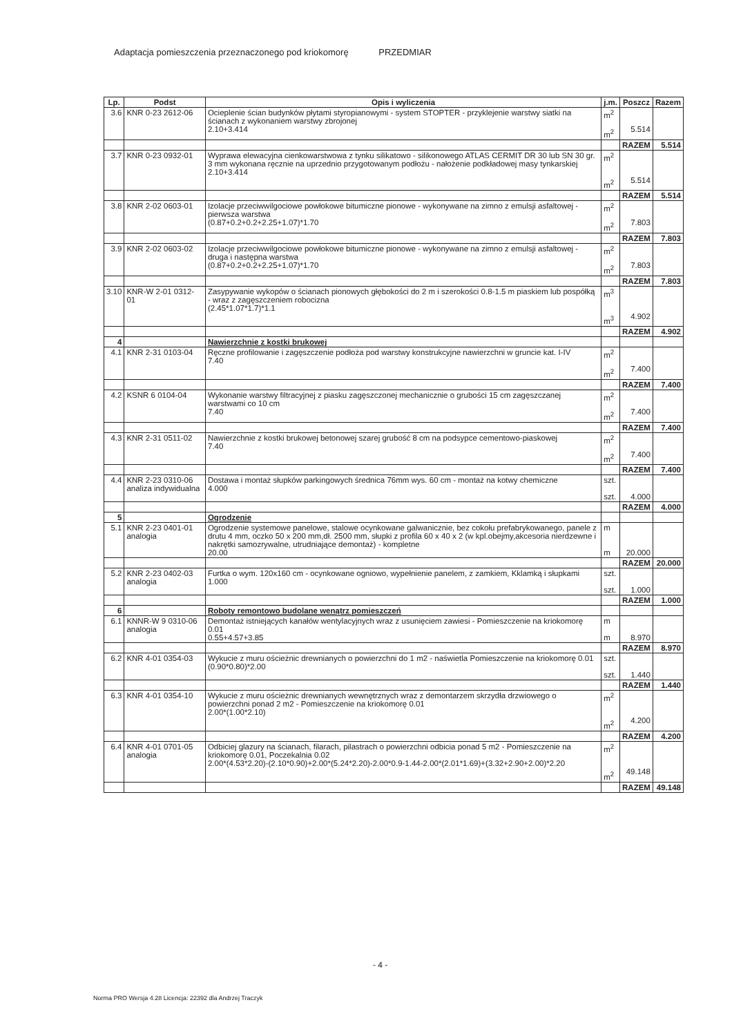Adaptacja pomieszczenia przeznaczonego pod kriokomorę PRZEDMIAR
| Lp. | Podst | Opis i wyliczenia | j.m. | Poszcz | Razem |
| --- | --- | --- | --- | --- | --- |
| 3.6 | KNR 0-23 2612-06 | Ocieplenie ścian budynków płytami styropianowymi - system STOPTER - przyklejenie warstwy siatki na ścianach z wykonaniem warstwy zbrojonej 2.10+3.414 | m<sup>2</sup> m<sup>2</sup> | 5.514 | |
| | | | | RAZEM | 5.514 |
| 3.7 | KNR 0-23 0932-01 | Wyprawa elewacyjna cienkowarstwowa z tynku silikatowo - silikonowego ATLAS CERMIT DR 30 lub SN 30 gr. 3 mm wykonana ręcznie na uprzednio przygotowanym podłożu - nałożenie podkładowej masy tynkarskiej 2.10+3.414 | m<sup>2</sup> m<sup>2</sup> | 5.514 | |
| | | | | RAZEM | 5.514 |
| 3.8 | KNR 2-02 0603-01 | Izolacje przeciwwilgociowe powłokowe bitumiczne pionowe - wykonywane na zimno z emulsji asfaltowej - pierwsza warstwa (0.87+0.2+0.2+2.25+1.07)*1.70 | m<sup>2</sup> m<sup>2</sup> | 7.803 | |
| | | | | RAZEM | 7.803 |
| 3.9 | KNR 2-02 0603-02 | Izolacje przeciwwilgociowe powłokowe bitumiczne pionowe - wykonywane na zimno z emulsji asfaltowej - druga i następna warstwa (0.87+0.2+0.2+2.25+1.07)*1.70 | m<sup>2</sup> m<sup>2</sup> | 7.803 | |
| | | | | RAZEM | 7.803 |
| 3.10 | KNR-W 2-01 0312-01 | Zasypywanie wykopów o ścianach pionowych głębokości do 2 m i szerokości 0.8-1.5 m piaskiem lub pospółką - wraz z zagęszczeniem robocizna (2.45*1.07*1.7)*1.1 | m<sup>3</sup> m<sup>3</sup> | 4.902 | |
| | | | | RAZEM | 4.902 |
| 4 | | Nawierzchnie z kostki brukowej | | | |
| 4.1 | KNR 2-31 0103-04 | Ręczne profilowanie i zagęszczenie podłoża pod warstwy konstrukcyjne nawierzchni w gruncie kat. I-IV 7.40 | m<sup>2</sup> m<sup>2</sup> | 7.400 | |
| | | | | RAZEM | 7.400 |
| 4.2 | KSNR 6 0104-04 | Wykonanie warstwy filtracyjnej z piasku zagęszczonej mechanicznie o grubości 15 cm zagęszczanej warstwami co 10 cm 7.40 | m<sup>2</sup> m<sup>2</sup> | 7.400 | |
| | | | | RAZEM | 7.400 |
| 4.3 | KNR 2-31 0511-02 | Nawierzchnie z kostki brukowej betonowej szarej grubość 8 cm na podsypce cementowo-piaskowej 7.40 | m<sup>2</sup> m<sup>2</sup> | 7.400 | |
| | | | | RAZEM | 7.400 |
| 4.4 | KNR 2-23 0310-06 analiza indywidualna | Dostawa i montaż słupków parkingowych średnica 76mm wys. 60 cm - montaż na kotwy chemiczne 4.000 | szt. szt. | 4.000 | |
| | | | | RAZEM | 4.000 |
| 5 | | Ogrodzenie | | | |
| 5.1 | KNR 2-23 0401-01 analogia | Ogrodzenie systemowe panelowe, stalowe ocynkowane galwanicznie, bez cokołu prefabrykowanego, panele z drutu 4 mm, oczko 50 x 200 mm,dł. 2500 mm, słupki z profila 60 x 40 x 2 (w kpl.obejmy,akcesoria nierdzewne i nakrętki samozrywalne, utrudniające demontaż) - kompletne 20.00 | m m | 20.000 | |
| | | | | RAZEM | 20.000 |
| 5.2 | KNR 2-23 0402-03 analogia | Furtka o wym. 120x160 cm - ocynkowane ogniowo, wypełnienie panelem, z zamkiem, Kklamką i słupkami 1.000 | szt. szt. | 1.000 | |
| | | | | RAZEM | 1.000 |
| 6 | | Roboty remontowo budolane wenątrz pomieszczeń | | | |
| 6.1 | KNNR-W 9 0310-06 analogia | Demontaż istniejących kanałów wentylacyjnych wraz z usunięciem zawiesi - Pomieszczenie na kriokomorę 0.01 0.55+4.57+3.85 | m m | 8.970 | |
| | | | | RAZEM | 8.970 |
| 6.2 | KNR 4-01 0354-03 | Wykucie z muru ościeżnic drewnianych o powierzchni do 1 m2 - naświetla Pomieszczenie na kriokomorę 0.01 (0.90*0.80)*2.00 | szt. szt. | 1.440 | |
| | | | | RAZEM | 1.440 |
| 6.3 | KNR 4-01 0354-10 | Wykucie z muru ościeżnic drewnianych wewnętrznych wraz z demontarzem skrzydła drzwiowego o powierzchni ponad 2 m2 - Pomieszczenie na kriokomorę 0.01 2.00*(1.00*2.10) | m<sup>2</sup> m<sup>2</sup> | 4.200 | |
| | | | | RAZEM | 4.200 |
| 6.4 | KNR 4-01 0701-05 analogia | Odbiciej glazury na ścianach, filarach, pilastrach o powierzchni odbicia ponad 5 m2 - Pomieszczenie na kriokomorę 0.01, Poczekalnia 0.02 2.00*(4.53*2.20)-(2.10*0.90)+2.00*(5.24*2.20)-2.00*0.9-1.44-2.00*(2.01*1.69)+(3.32+2.90+2.00)*2.20 | m<sup>2</sup> m<sup>2</sup> | 49.148 | |
| | | | | RAZEM | 49.148 |
- 4 -
Norma PRO Wersja 4.28 Licencja: 22392 dla Andrzej Traczyk